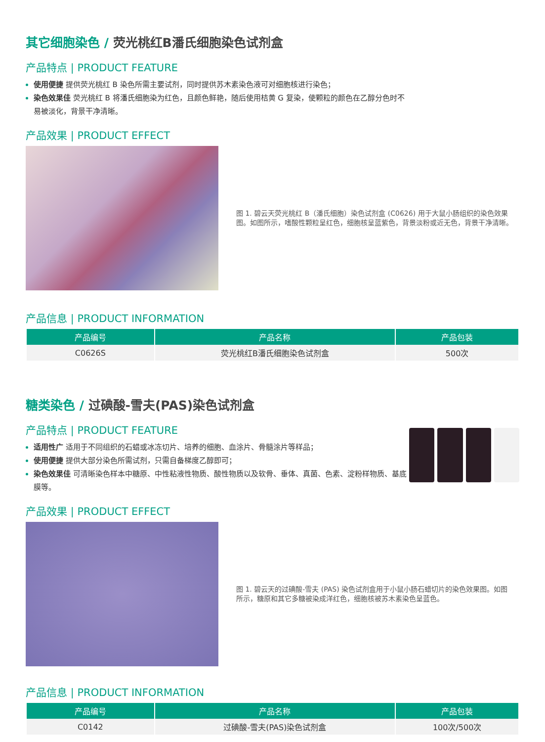其它细胞染色 / 荧光桃红B潘氏细胞染色试剂盒
产品特点 | PRODUCT FEATURE
使用便捷 提供荧光桃红 B 染色所需主要试剂，同时提供苏木素染色液可对细胞核进行染色；
染色效果佳 荧光桃红 B 将潘氏细胞染为红色，且颜色鲜艳，随后使用桔黄 G 复染，使颗粒的颜色在乙醇分色时不易被淡化，背景干净清晰。
产品效果 | PRODUCT EFFECT
图 1. 碧云天荧光桃红 B（潘氏细胞）染色试剂盒 (C0626) 用于大鼠小肠组织的染色效果图。如图所示，嗜酸性颗粒呈红色，细胞核呈蓝紫色，背景淡粉或近无色，背景干净清晰。
产品信息 | PRODUCT INFORMATION
| 产品编号 | 产品名称 | 产品包装 |
| --- | --- | --- |
| C0626S | 荧光桃红B潘氏细胞染色试剂盒 | 500次 |
糖类染色 / 过碘酸-雪夫(PAS)染色试剂盒
产品特点 | PRODUCT FEATURE
适用性广 适用于不同组织的石蜡或冰冻切片、培养的细胞、血涂片、骨髓涂片等样品；
使用便捷 提供大部分染色所需试剂，只需自备梯度乙醇即可；
染色效果佳 可清晰染色样本中糖原、中性粘液性物质、酸性物质以及软骨、垂体、真菌、色素、淀粉样物质、基底膜等。
产品效果 | PRODUCT EFFECT
图 1. 碧云天的过碘酸-雪夫 (PAS) 染色试剂盒用于小鼠小肠石蜡切片的染色效果图。如图所示，糖原和其它多糖被染成洋红色，细胞核被苏木素染色呈蓝色。
产品信息 | PRODUCT INFORMATION
| 产品编号 | 产品名称 | 产品包装 |
| --- | --- | --- |
| C0142 | 过碘酸-雪夫(PAS)染色试剂盒 | 100次/500次 |